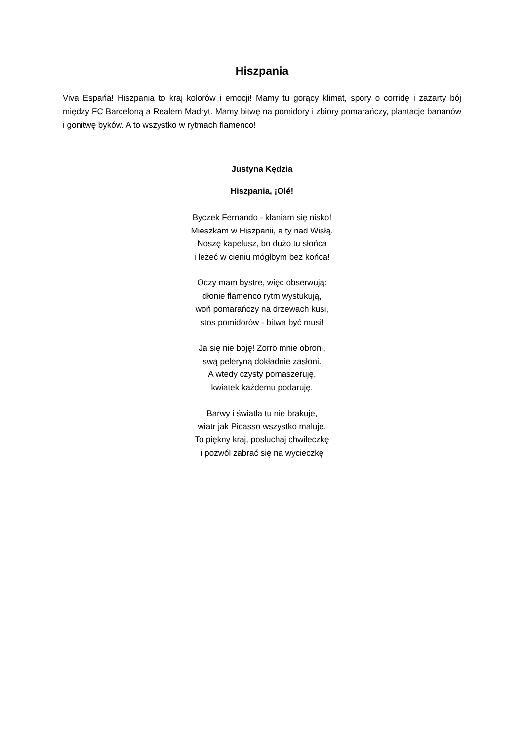Hiszpania
Viva Espańa! Hiszpania to kraj kolorów i emocji! Mamy tu gorący klimat, spory o corridę i zażarty bój między FC Barceloną a Realem Madryt. Mamy bitwę na pomidory i zbiory pomarańczy, plantacje bananów i gonitwę byków. A to wszystko w rytmach flamenco!
Justyna Kędzia
Hiszpania, ¡Olé!
Byczek Fernando - kłaniam się nisko!
Mieszkam w Hiszpanii, a ty nad Wisłą.
Noszę kapelusz, bo dużo tu słońca
i leżeć w cieniu mógłbym bez końca!
Oczy mam bystre, więc obserwują:
dłonie flamenco rytm wystukują,
woń pomarańczy na drzewach kusi,
stos pomidorów - bitwa być musi!
Ja się nie boję! Zorro mnie obroni,
swą peleryną dokładnie zasłoni.
A wtedy czysty pomaszeruję,
kwiatek każdemu podaruję.
Barwy i światła tu nie brakuje,
wiatr jak Picasso wszystko maluje.
To piękny kraj, posłuchaj chwileczkę
i pozwól zabrać się na wycieczkę